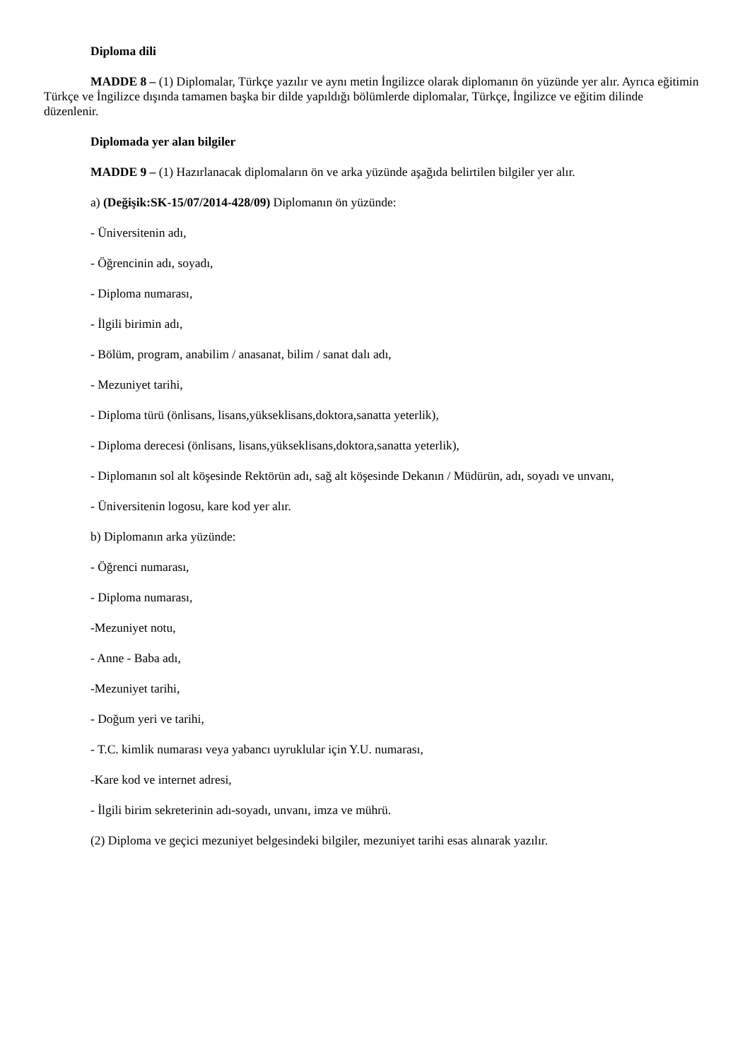Diploma dili
MADDE 8 – (1) Diplomalar, Türkçe yazılır ve aynı metin İngilizce olarak diplomanın ön yüzünde yer alır. Ayrıca eğitimin Türkçe ve İngilizce dışında tamamen başka bir dilde yapıldığı bölümlerde diplomalar, Türkçe, İngilizce ve eğitim dilinde düzenlenir.
Diplomada yer alan bilgiler
MADDE 9 – (1) Hazırlanacak diplomaların ön ve arka yüzünde aşağıda belirtilen bilgiler yer alır.
a) (Değişik:SK-15/07/2014-428/09) Diplomanın ön yüzünde:
- Üniversitenin adı,
- Öğrencinin adı, soyadı,
- Diploma numarası,
- İlgili birimin adı,
- Bölüm, program, anabilim / anasanat, bilim / sanat dalı adı,
- Mezuniyet tarihi,
- Diploma türü (önlisans, lisans,yükseklisans,doktora,sanatta yeterlik),
- Diploma derecesi (önlisans, lisans,yükseklisans,doktora,sanatta yeterlik),
- Diplomanın sol alt köşesinde Rektörün adı, sağ alt köşesinde Dekanın / Müdürün, adı, soyadı ve unvanı,
- Üniversitenin logosu, kare kod yer alır.
b) Diplomanın arka yüzünde:
- Öğrenci numarası,
- Diploma numarası,
-Mezuniyet notu,
- Anne - Baba adı,
-Mezuniyet tarihi,
- Doğum yeri ve tarihi,
- T.C. kimlik numarası veya yabancı uyruklular için Y.U. numarası,
-Kare kod ve internet adresi,
- İlgili birim sekreterinin adı-soyadı, unvanı, imza ve mührü.
(2) Diploma ve geçici mezuniyet belgesindeki bilgiler, mezuniyet tarihi esas alınarak yazılır.